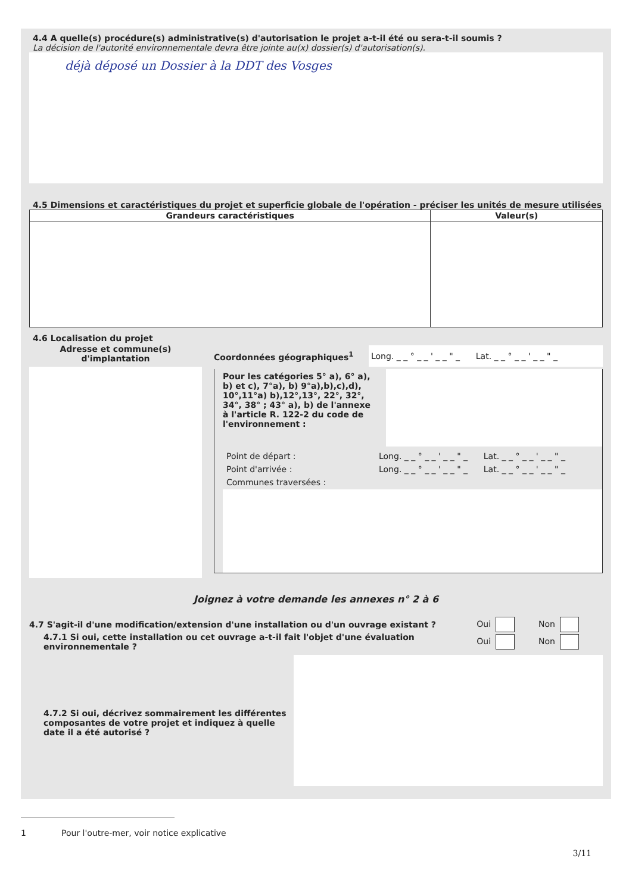4.4 A quelle(s) procédure(s) administrative(s) d'autorisation le projet a-t-il été ou sera-t-il soumis ?
La décision de l'autorité environnementale devra être jointe au(x) dossier(s) d'autorisation(s).
déjà déposé un Dossier à la DDT des Vosges
4.5 Dimensions et caractéristiques du projet et superficie globale de l'opération - préciser les unités de mesure utilisées
| Grandeurs caractéristiques | Valeur(s) |
| --- | --- |
4.6 Localisation du projet
Adresse et commune(s)
d'implantation
Coordonnées géographiques<sup>1</sup>
Long. _ _ ° _ _ ' _ _ " _ Lat. _ _ ° _ _ ' _ _ " _
Pour les catégories 5° a), 6° a), b) et c), 7°a), b) 9°a),b),c),d), 10°,11°a) b),12°,13°, 22°, 32°, 34°, 38° ; 43° a), b) de l'annexe à l'article R. 122-2 du code de l'environnement :
Point de départ : Long. _ _ ° _ _ ' _ _ " _ Lat. _ _ ° _ _ ' _ _ " _
Point d'arrivée : Long. _ _ ° _ _ ' _ _ " _ Lat. _ _ ° _ _ ' _ _ " _
Communes traversées :
Joignez à votre demande les annexes n° 2 à 6
4.7 S'agit-il d'une modification/extension d'une installation ou d'un ouvrage existant ?
Oui Non
4.7.1 Si oui, cette installation ou cet ouvrage a-t-il fait l'objet d'une évaluation environnementale ?
Oui Non
4.7.2 Si oui, décrivez sommairement les différentes composantes de votre projet et indiquez à quelle date il a été autorisé ?
1 Pour l'outre-mer, voir notice explicative
3/11